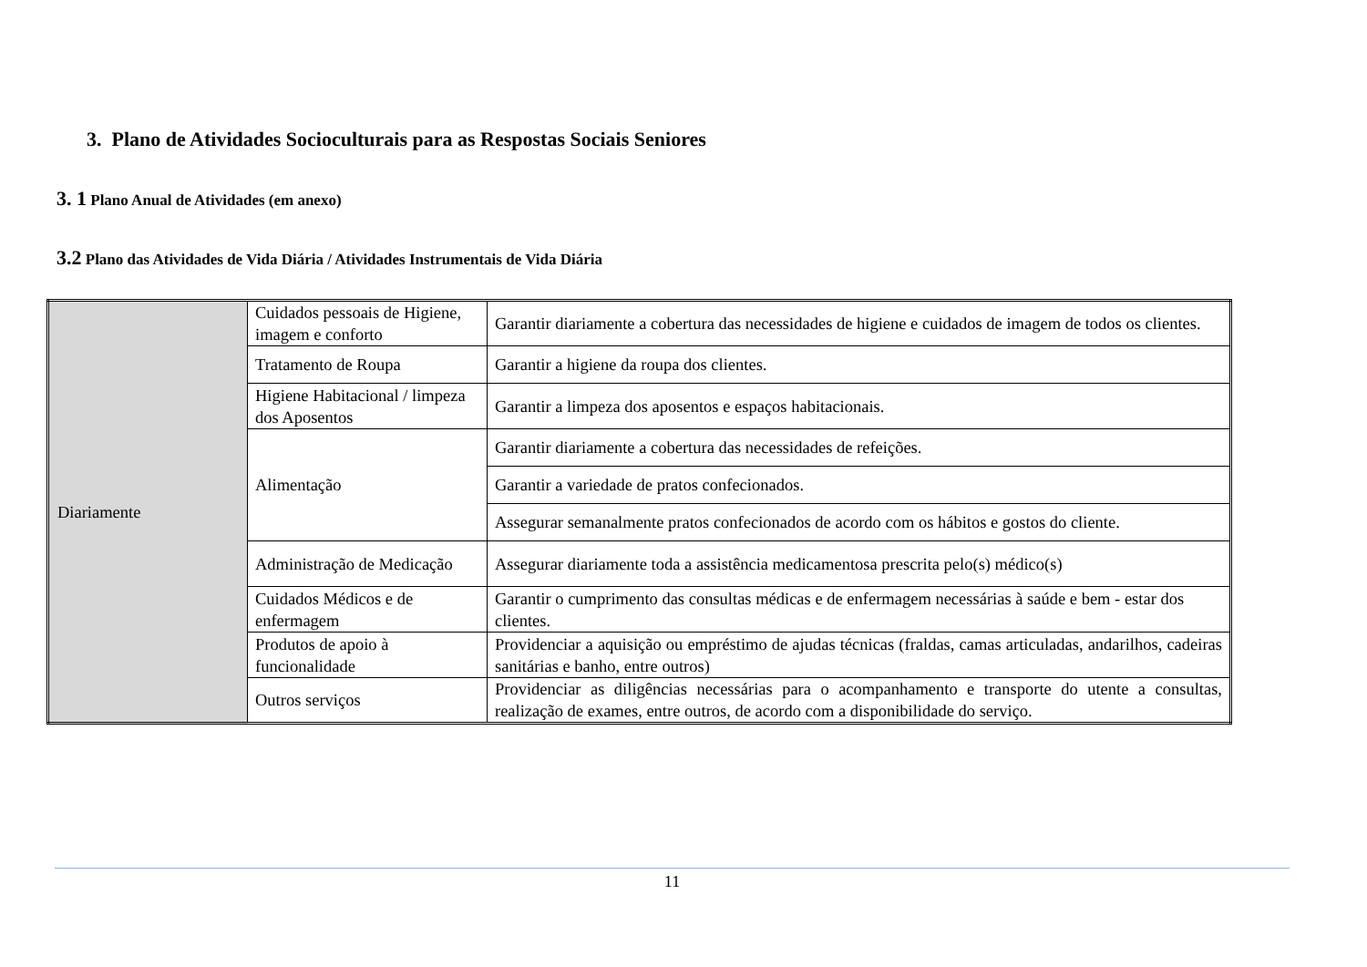3. Plano de Atividades Socioculturais para as Respostas Sociais Seniores
3. 1 Plano Anual de Atividades (em anexo)
3.2 Plano das Atividades de Vida Diária / Atividades Instrumentais de Vida Diária
| Diariamente | Cuidados pessoais de Higiene, imagem e conforto | Garantir diariamente a cobertura das necessidades de higiene e cuidados de imagem de todos os clientes. |
| | Tratamento de Roupa | Garantir a higiene da roupa dos clientes. |
| | Higiene Habitacional / limpeza dos Aposentos | Garantir a limpeza dos aposentos e espaços habitacionais. |
| | Alimentação | Garantir diariamente a cobertura das necessidades de refeições. |
| | | Garantir a variedade de pratos confecionados. |
| | | Assegurar semanalmente pratos confecionados de acordo com os hábitos e gostos do cliente. |
| | Administração de Medicação | Assegurar diariamente toda a assistência medicamentosa prescrita pelo(s) médico(s) |
| | Cuidados Médicos e de enfermagem | Garantir o cumprimento das consultas médicas e de enfermagem necessárias à saúde e bem - estar dos clientes. |
| | Produtos de apoio à funcionalidade | Providenciar a aquisição ou empréstimo de ajudas técnicas (fraldas, camas articuladas, andarilhos, cadeiras sanitárias e banho, entre outros) |
| | Outros serviços | Providenciar as diligências necessárias para o acompanhamento e transporte do utente a consultas, realização de exames, entre outros, de acordo com a disponibilidade do serviço. |
11